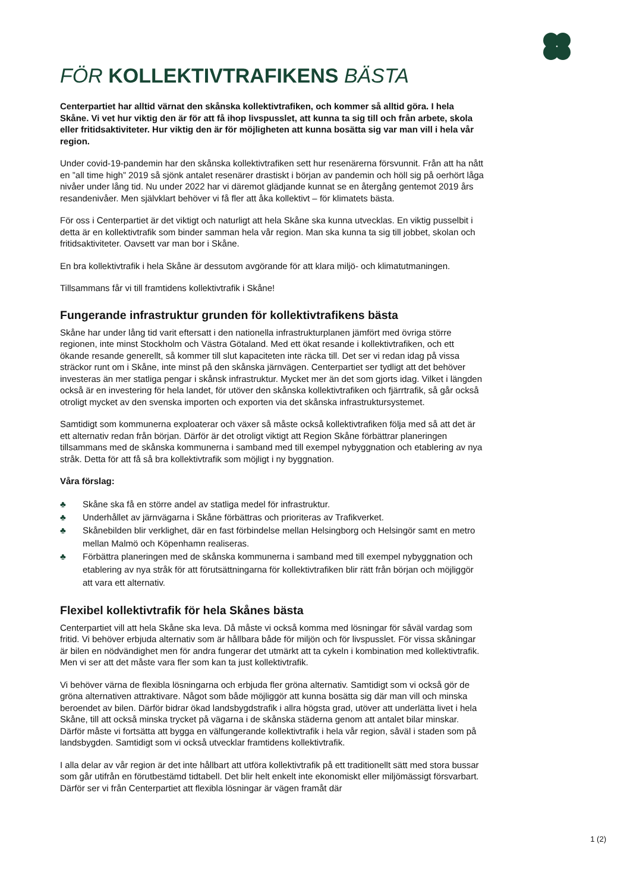FÖR KOLLEKTIVTRAFIKENS BÄSTA
Centerpartiet har alltid värnat den skånska kollektivtrafiken, och kommer så alltid göra. I hela Skåne. Vi vet hur viktig den är för att få ihop livspusslet, att kunna ta sig till och från arbete, skola eller fritidsaktiviteter. Hur viktig den är för möjligheten att kunna bosätta sig var man vill i hela vår region.
Under covid-19-pandemin har den skånska kollektivtrafiken sett hur resenärerna försvunnit. Från att ha nått en ”all time high” 2019 så sjönk antalet resenärer drastiskt i början av pandemin och höll sig på oerhört låga nivåer under lång tid. Nu under 2022 har vi däremot glädjande kunnat se en återgång gentemot 2019 års resandenivåer. Men självklart behöver vi få fler att åka kollektivt – för klimatets bästa.
För oss i Centerpartiet är det viktigt och naturligt att hela Skåne ska kunna utvecklas. En viktig pusselbit i detta är en kollektivtrafik som binder samman hela vår region. Man ska kunna ta sig till jobbet, skolan och fritidsaktiviteter. Oavsett var man bor i Skåne.
En bra kollektivtrafik i hela Skåne är dessutom avgörande för att klara miljö- och klimatutmaningen.
Tillsammans får vi till framtidens kollektivtrafik i Skåne!
Fungerande infrastruktur grunden för kollektivtrafikens bästa
Skåne har under lång tid varit eftersatt i den nationella infrastrukturplanen jämfört med övriga större regionen, inte minst Stockholm och Västra Götaland. Med ett ökat resande i kollektivtrafiken, och ett ökande resande generellt, så kommer till slut kapaciteten inte räcka till. Det ser vi redan idag på vissa sträckor runt om i Skåne, inte minst på den skånska järnvägen. Centerpartiet ser tydligt att det behöver investeras än mer statliga pengar i skånsk infrastruktur. Mycket mer än det som gjorts idag. Vilket i längden också är en investering för hela landet, för utöver den skånska kollektivtrafiken och fjärrtrafik, så går också otroligt mycket av den svenska importen och exporten via det skånska infrastruktursystemet.
Samtidigt som kommunerna exploaterar och växer så måste också kollektivtrafiken följa med så att det är ett alternativ redan från början. Därför är det otroligt viktigt att Region Skåne förbättrar planeringen tillsammans med de skånska kommunerna i samband med till exempel nybyggnation och etablering av nya stråk. Detta för att få så bra kollektivtrafik som möjligt i ny byggnation.
Våra förslag:
♣ Skåne ska få en större andel av statliga medel för infrastruktur.
♣ Underhållet av järnvägarna i Skåne förbättras och prioriteras av Trafikverket.
♣ Skånebilden blir verklighet, där en fast förbindelse mellan Helsingborg och Helsingör samt en metro mellan Malmö och Köpenhamn realiseras.
♣ Förbättra planeringen med de skånska kommunerna i samband med till exempel nybyggnation och etablering av nya stråk för att förutsättningarna för kollektivtrafiken blir rätt från början och möjliggör att vara ett alternativ.
Flexibel kollektivtrafik för hela Skånes bästa
Centerpartiet vill att hela Skåne ska leva. Då måste vi också komma med lösningar för såväl vardag som fritid. Vi behöver erbjuda alternativ som är hållbara både för miljön och för livspusslet. För vissa skåningar är bilen en nödvändighet men för andra fungerar det utmärkt att ta cykeln i kombination med kollektivtrafik. Men vi ser att det måste vara fler som kan ta just kollektivtrafik.
Vi behöver värna de flexibla lösningarna och erbjuda fler gröna alternativ. Samtidigt som vi också gör de gröna alternativen attraktivare. Något som både möjliggör att kunna bosätta sig där man vill och minska beroendet av bilen. Därför bidrar ökad landsbygdstrafik i allra högsta grad, utöver att underlätta livet i hela Skåne, till att också minska trycket på vägarna i de skånska städerna genom att antalet bilar minskar. Därför måste vi fortsätta att bygga en välfungerande kollektivtrafik i hela vår region, såväl i staden som på landsbygden. Samtidigt som vi också utvecklar framtidens kollektivtrafik.
I alla delar av vår region är det inte hållbart att utföra kollektivtrafik på ett traditionellt sätt med stora bussar som går utifrån en förutbestämd tidtabell. Det blir helt enkelt inte ekonomiskt eller miljömässigt försvarbart. Därför ser vi från Centerpartiet att flexibla lösningar är vägen framåt där
1 (2)